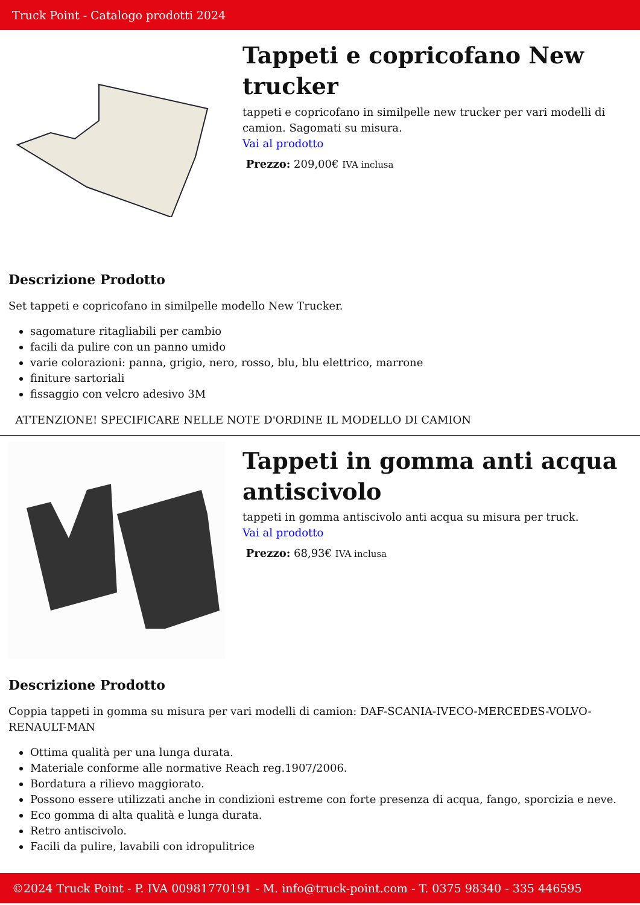Truck Point - Catalogo prodotti 2024
Tappeti e copricofano New trucker
tappeti e copricofano in similpelle new trucker per vari modelli di camion. Sagomati su misura.
Vai al prodotto
Prezzo: 209,00€ IVA inclusa
Descrizione Prodotto
Set tappeti e copricofano in similpelle modello New Trucker.
sagomature ritagliabili per cambio
facili da pulire con un panno umido
varie colorazioni: panna, grigio, nero, rosso, blu, blu elettrico, marrone
finiture sartoriali
fissaggio con velcro adesivo 3M
ATTENZIONE! SPECIFICARE NELLE NOTE D'ORDINE IL MODELLO DI CAMION
Tappeti in gomma anti acqua antiscivolo
tappeti in gomma antiscivolo anti acqua su misura per truck.
Vai al prodotto
Prezzo: 68,93€ IVA inclusa
Descrizione Prodotto
Coppia tappeti in gomma su misura per vari modelli di camion: DAF-SCANIA-IVECO-MERCEDES-VOLVO-RENAULT-MAN
Ottima qualità per una lunga durata.
Materiale conforme alle normative Reach reg.1907/2006.
Bordatura a rilievo maggiorato.
Possono essere utilizzati anche in condizioni estreme con forte presenza di acqua, fango, sporcizia e neve.
Eco gomma di alta qualità e lunga durata.
Retro antiscivolo.
Facili da pulire, lavabili con idropulitrice
©2024 Truck Point - P. IVA 00981770191 - M. info@truck-point.com - T. 0375 98340 - 335 446595